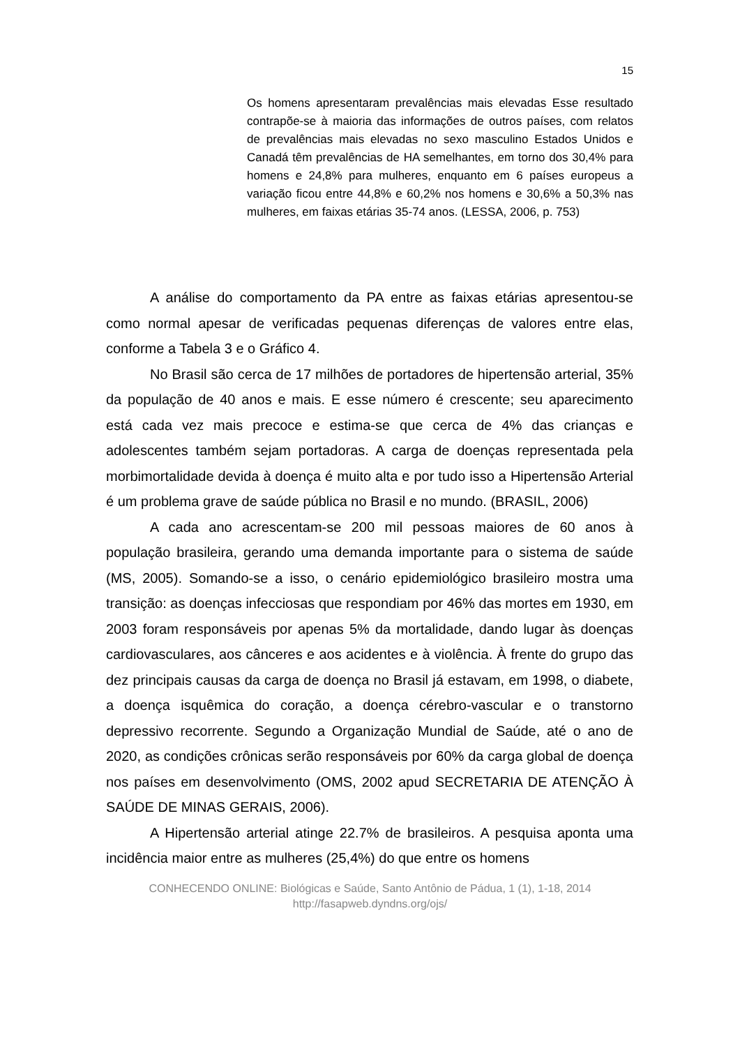15
Os homens apresentaram prevalências mais elevadas Esse resultado contrapõe-se à maioria das informações de outros países, com relatos de prevalências mais elevadas no sexo masculino Estados Unidos e Canadá têm prevalências de HA semelhantes, em torno dos 30,4% para homens e 24,8% para mulheres, enquanto em 6 países europeus a variação ficou entre 44,8% e 60,2% nos homens e 30,6% a 50,3% nas mulheres, em faixas etárias 35-74 anos. (LESSA, 2006, p. 753)
A análise do comportamento da PA entre as faixas etárias apresentou-se como normal apesar de verificadas pequenas diferenças de valores entre elas, conforme a Tabela 3 e o Gráfico 4.
No Brasil são cerca de 17 milhões de portadores de hipertensão arterial, 35% da população de 40 anos e mais. E esse número é crescente; seu aparecimento está cada vez mais precoce e estima-se que cerca de 4% das crianças e adolescentes também sejam portadoras. A carga de doenças representada pela morbimortalidade devida à doença é muito alta e por tudo isso a Hipertensão Arterial é um problema grave de saúde pública no Brasil e no mundo. (BRASIL, 2006)
A cada ano acrescentam-se 200 mil pessoas maiores de 60 anos à população brasileira, gerando uma demanda importante para o sistema de saúde (MS, 2005). Somando-se a isso, o cenário epidemiológico brasileiro mostra uma transição: as doenças infecciosas que respondiam por 46% das mortes em 1930, em 2003 foram responsáveis por apenas 5% da mortalidade, dando lugar às doenças cardiovasculares, aos cânceres e aos acidentes e à violência. À frente do grupo das dez principais causas da carga de doença no Brasil já estavam, em 1998, o diabete, a doença isquêmica do coração, a doença cérebro-vascular e o transtorno depressivo recorrente. Segundo a Organização Mundial de Saúde, até o ano de 2020, as condições crônicas serão responsáveis por 60% da carga global de doença nos países em desenvolvimento (OMS, 2002 apud SECRETARIA DE ATENÇÃO À SAÚDE DE MINAS GERAIS, 2006).
A Hipertensão arterial atinge 22.7% de brasileiros. A pesquisa aponta uma incidência maior entre as mulheres (25,4%) do que entre os homens
CONHECENDO ONLINE: Biológicas e Saúde, Santo Antônio de Pádua, 1 (1), 1-18, 2014
http://fasapweb.dyndns.org/ojs/